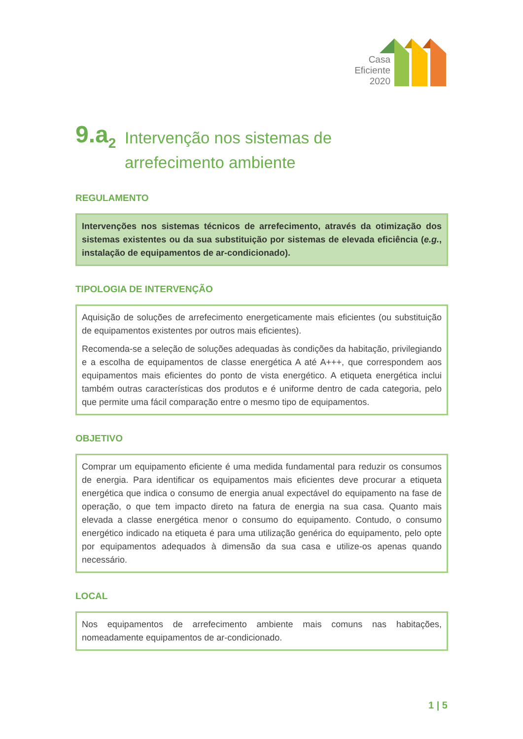Casa
Eficiente
2020
9.a<sub>2</sub>
Intervenção nos sistemas de
arrefecimento ambiente
REGULAMENTO
Intervenções nos sistemas técnicos de arrefecimento, através da otimização dos sistemas existentes ou da sua substituição por sistemas de elevada eficiência (e.g., instalação de equipamentos de ar-condicionado).
TIPOLOGIA DE INTERVENÇÃO
Aquisição de soluções de arrefecimento energeticamente mais eficientes (ou substituição de equipamentos existentes por outros mais eficientes).
Recomenda-se a seleção de soluções adequadas às condições da habitação, privilegiando e a escolha de equipamentos de classe energética A até A+++, que correspondem aos equipamentos mais eficientes do ponto de vista energético. A etiqueta energética inclui também outras características dos produtos e é uniforme dentro de cada categoria, pelo que permite uma fácil comparação entre o mesmo tipo de equipamentos.
OBJETIVO
Comprar um equipamento eficiente é uma medida fundamental para reduzir os consumos de energia. Para identificar os equipamentos mais eficientes deve procurar a etiqueta energética que indica o consumo de energia anual expectável do equipamento na fase de operação, o que tem impacto direto na fatura de energia na sua casa. Quanto mais elevada a classe energética menor o consumo do equipamento. Contudo, o consumo energético indicado na etiqueta é para uma utilização genérica do equipamento, pelo opte por equipamentos adequados à dimensão da sua casa e utilize-os apenas quando necessário.
LOCAL
Nos equipamentos de arrefecimento ambiente mais comuns nas habitações, nomeadamente equipamentos de ar-condicionado.
1 | 5